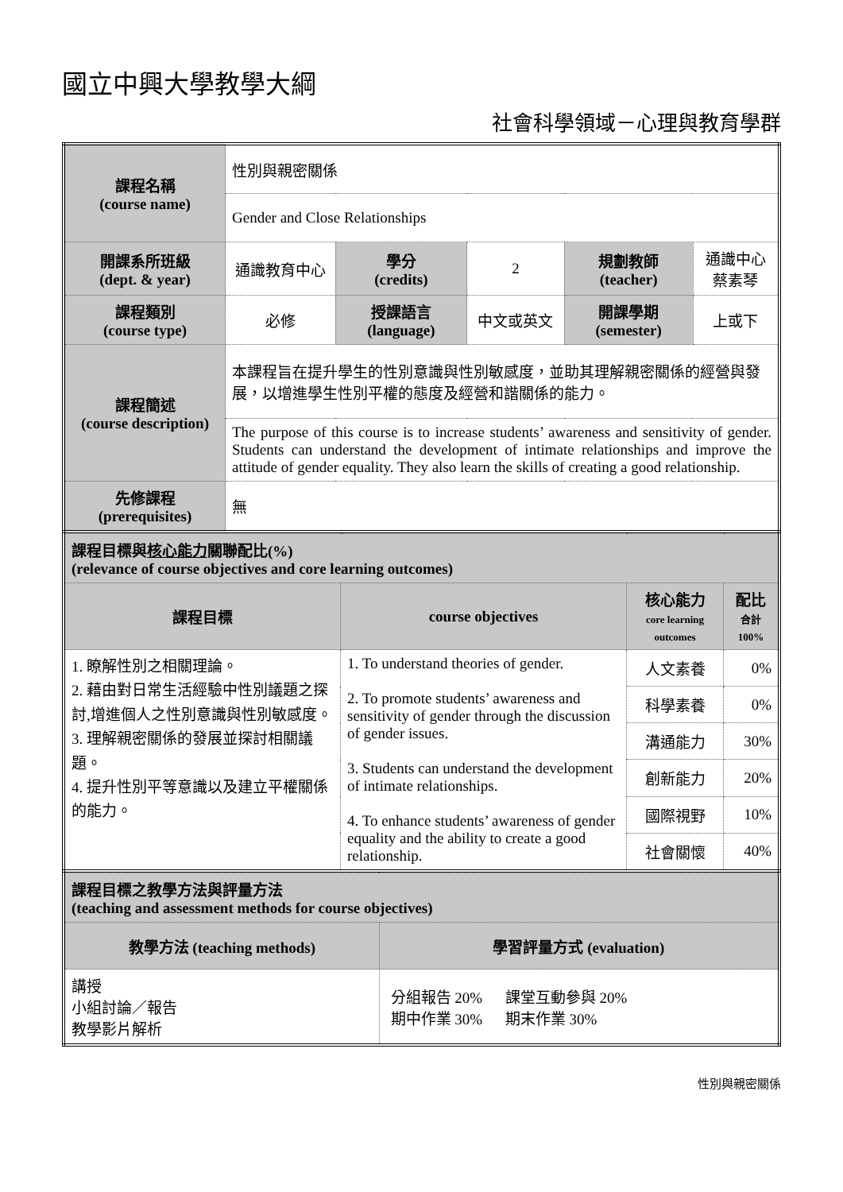國立中興大學教學大綱
社會科學領域－心理與教育學群
| 課程名稱 (course name) | 性別與親密關係 | | | | |
| | Gender and Close Relationships | | | | |
| 開課系所班級 (dept. & year) | 通識教育中心 | 學分 (credits) | 2 | 規劃教師 (teacher) | 通識中心 蔡素琴 |
| 課程類別 (course type) | 必修 | 授課語言 (language) | 中文或英文 | 開課學期 (semester) | 上或下 |
| 課程簡述 (course description) | 本課程旨在提升學生的性別意識與性別敏感度，並助其理解親密關係的經營與發展，以增進學生性別平權的態度及經營和諧關係的能力。 | | | | |
| | The purpose of this course is to increase students’ awareness and sensitivity of gender. Students can understand the development of intimate relationships and improve the attitude of gender equality. They also learn the skills of creating a good relationship. | | | | |
| 先修課程 (prerequisites) | 無 | | | | |
| 課程目標與 核心能力 關聯配比(%) (relevance of course objectives and core learning outcomes) | | | |
| 課程目標 | course objectives | 核心能力 core learning outcomes | 配比 合計 100% |
| 1. 瞭解性別之相關理論。 2. 藉由對日常生活經驗中性別議題之探討,增進個人之性別意識與性別敏感度。 3. 理解親密關係的發展並探討相關議題。 4. 提升性別平等意識以及建立平權關係的能力。 | 1. To understand theories of gender. 2. To promote students’ awareness and sensitivity of gender through the discussion of gender issues. 3. Students can understand the development of intimate relationships. 4. To enhance students’ awareness of gender equality and the ability to create a good relationship. | 人文素養 | 0% |
| | | 科學素養 | 0% |
| | | 溝通能力 | 30% |
| | | 創新能力 | 20% |
| | | 國際視野 | 10% |
| | | 社會關懷 | 40% |
| 課程目標之教學方法與評量方法 (teaching and assessment methods for course objectives) | |
| 教學方法 (teaching methods) | 學習評量方式 (evaluation) |
| 講授 小組討論／報告 教學影片解析 | 分組報告 20% 課堂互動參與 20% 期中作業 30% 期末作業 30% |
性別與親密關係